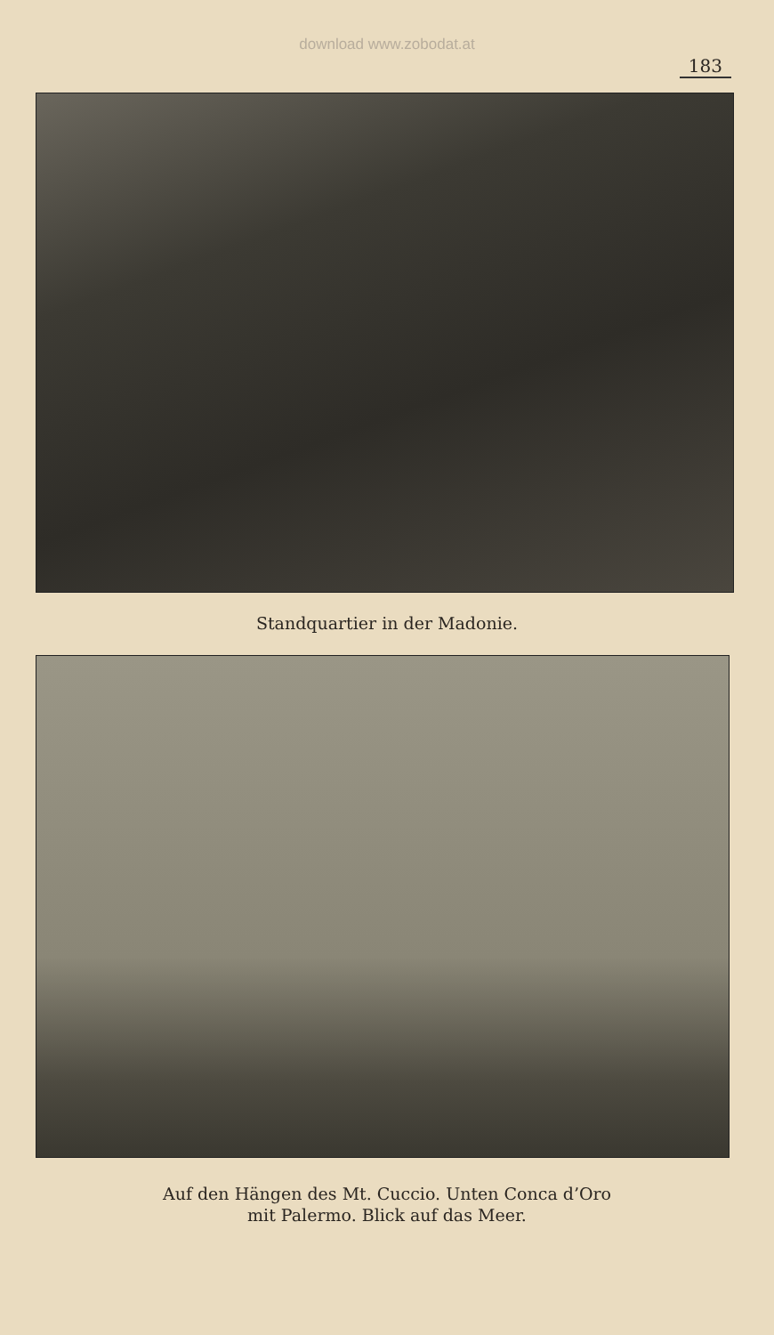download www.zobodat.at
183
Standquartier in der Madonie.
Auf den Hängen des Mt. Cuccio. Unten Conca d’Oro
mit Palermo. Blick auf das Meer.